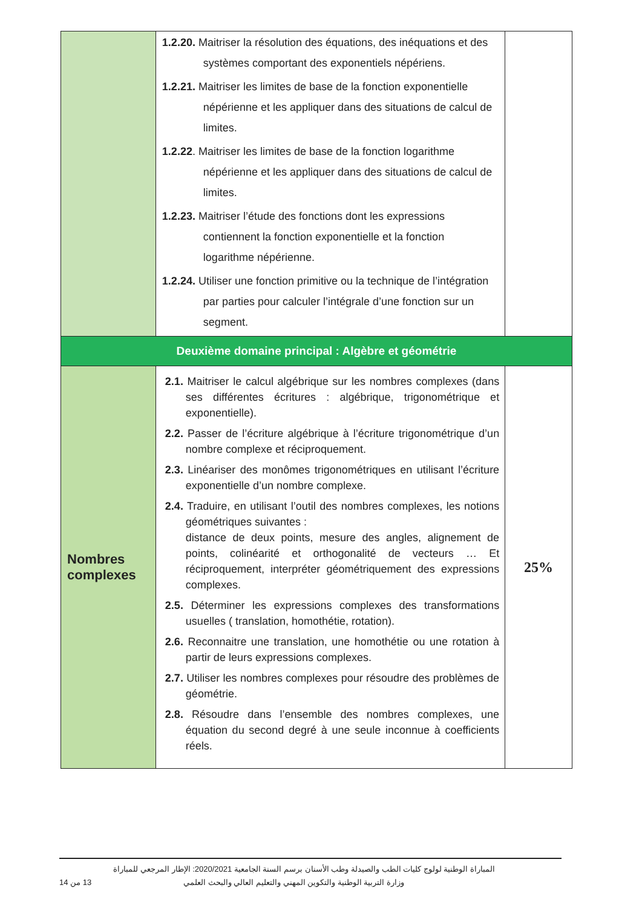| | 1.2.20. Maitriser la résolution des équations, des inéquations et des systèmes comportant des exponentiels népériens. 1.2.21. Maitriser les limites de base de la fonction exponentielle népérienne et les appliquer dans des situations de calcul de limites. 1.2.22 . Maitriser les limites de base de la fonction logarithme népérienne et les appliquer dans des situations de calcul de limites. 1.2.23. Maitriser l’étude des fonctions dont les expressions contiennent la fonction exponentielle et la fonction logarithme népérienne. 1.2.24. Utiliser une fonction primitive ou la technique de l’intégration par parties pour calculer l’intégrale d’une fonction sur un segment. | |
| Deuxième domaine principal : Algèbre et géométrie | | |
| Nombres complexes | 2.1. Maitriser le calcul algébrique sur les nombres complexes (dans ses différentes écritures : algébrique, trigonométrique et exponentielle). 2.2. Passer de l’écriture algébrique à l’écriture trigonométrique d’un nombre complexe et réciproquement. 2.3. Linéariser des monômes trigonométriques en utilisant l’écriture exponentielle d’un nombre complexe. 2.4. Traduire, en utilisant l’outil des nombres complexes, les notions géométriques suivantes : distance de deux points, mesure des angles, alignement de points, colinéarité et orthogonalité de vecteurs … Et réciproquement, interpréter géométriquement des expressions complexes. 2.5. Déterminer les expressions complexes des transformations usuelles ( translation, homothétie, rotation). 2.6. Reconnaitre une translation, une homothétie ou une rotation à partir de leurs expressions complexes. 2.7. Utiliser les nombres complexes pour résoudre des problèmes de géométrie. 2.8. Résoudre dans l’ensemble des nombres complexes, une équation du second degré à une seule inconnue à coefficients réels. | 25% |
المباراة الوطنية لولوج كليات الطب والصيدلة وطب الأسنان برسم السنة الجامعية 2020/2021: الإطار المرجعي للمباراة
وزارة التربية الوطنية والتكوين المهني والتعليم العالي والبحث العلمي 13 من 14